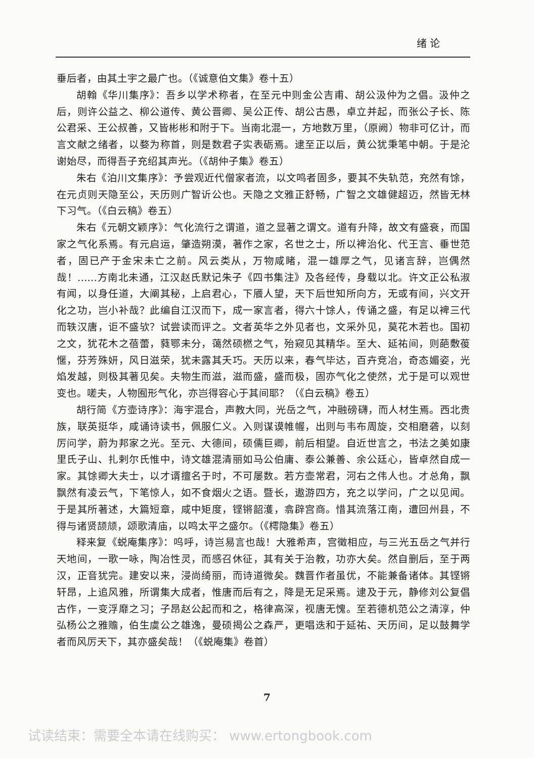绪 论
垂后者，由其土宇之最广也。（《诚意伯文集》卷十五）
胡翰《华川集序》：吾乡以学术称者，在至元中则金公吉甫、胡公汲仲为之倡。汲仲之后，则许公益之、柳公道传、黄公晋卿、吴公正传、胡公古愚，卓立并起，而张公子长、陈公君采、王公叔善，又皆彬彬和附于下。当南北混一，方地数万里，（原阙）物非可亿计，而言文献之绪者，以婺为称首，则是数君子实表砺焉。逮至正以后，黄公犹秉笔中朝。于是沦谢始尽，而得吾子充绍其声光。（《胡仲子集》卷五）
朱右《泊川文集序》：予尝观近代僧家者流，以文鸣者固多，要其不失轨范，充然有馀，在元贞则天隐至公，天历则广智䜣公也。天隐之文雅正舒畅，广智之文雄健超迈，然皆无林下习气。（《白云稿》卷五）
朱右《元朝文颖序》：气化流行之谓道，道之显著之谓文。道有升降，故文有盛衰，而国家之气化系焉。有元启运，肇造朔漠，著作之家，名世之士，所以裨治化、代王言、垂世范者，固已产于金宋未亡之前。风云类从，万物咸睹，混一雄厚之气，见诸言辞，岂偶然哉！……方南北未通，江汉赵氏默记朱子《四书集注》及各经传，身载以北。许文正公私淑有闻，以身任道，大阐其秘，上启君心，下餍人望，天下后世知所向方，无或有间，兴文开化之功，岂小补哉？此编自江汉而下，成一家言者，得六十馀人，传诵之盛，有足以裨三代而轶汉唐，讵不盛欤？试尝读而评之。文者英华之外见者也，文采外见，莫花木若也。国初之文，犹花木之蓓蕾，蕤鄂未分，蔼然硕橪之气，殆窥见其精华。至大、延祐间，则葩敷葰㥾，芬芳殊妍，风日滋荣，犹未露其夭巧。天历以来，春气毕达，百卉竞冶，奇态媚姿，光焰发越，则极其著见矣。夫物生而滋，滋而盛，盛而极，固亦气化之使然，尤于是可以观世变也。嗟夫，人物囿形气化，亦岂得容心于其间耶？（《白云稿》卷五）
胡行简《方壶诗序》：海宇混合，声教大同，光岳之气，冲融磅礴，而人材生焉。西北贵族，联英挺华，咸诵诗读书，佩服仁义。入则谋谟帷幄，出则与韦布周旋，交相磨砻，以刻厉问学，蔚为邦家之光。至元、大德间，硕儒巨卿，前后相望。自近世言之，书法之美如康里氏子山、扎剌尔氏惟中，诗文雄混清丽如马公伯庸、泰公兼善、余公廷心，皆卓然自成一家。其馀卿大夫士，以才谞擅名于时，不可屡数。若方壶常君，河右之伟人也。才总角，飘飘然有凌云气，下笔惊人，如不食烟火之语。暨长，遨游四方，充之以学问，广之以见闻。于是其所著述，大篇短章，咸中矩度，铿锵韶濩，翕辟宫商。惜其流落江南，遭回州县，不得与诸贤颉颃，颂歌清庙，以鸣太平之盛尔。（《樗隐集》卷五）
释来复《蜕庵集序》：呜呼，诗岂易言也哉！大雅希声，宫徵相应，与三光五岳之气并行天地间，一歌一咏，陶冶性灵，而感召休征，其有关于治教，功亦大矣。然自删后，至于两汉，正音犹完。建安以来，浸尚绮丽，而诗道微矣。魏晋作者虽优，不能兼备诸体。其铿锵轩昂，上追风雅，所谓集大成者，惟唐而后有之，降是无足采焉。逮及于元，静修刘公复倡古作，一变浮靡之习；子昂赵公起而和之，格律高深，视唐无愧。至若德机范公之清淳，仲弘杨公之雅赡，伯生虞公之雄逸，曼硕揭公之森严，更唱迭和于延祐、天历间，足以鼓舞学者而风厉天下，其亦盛矣哉！（《蜕庵集》卷首）
7
试读结束：需要全本请在线购买： www.ertongbook.com